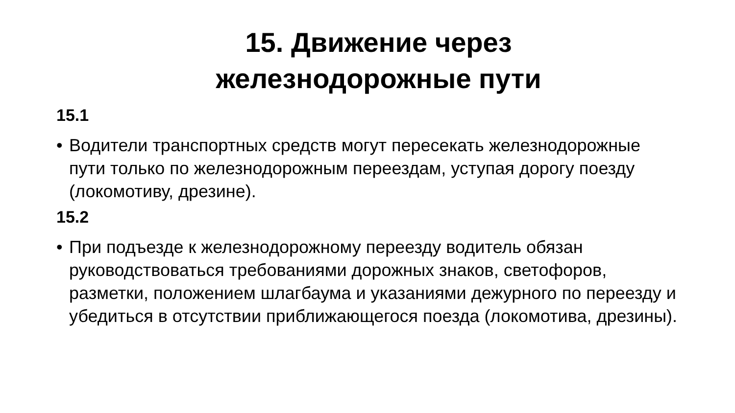15. Движение через
железнодорожные пути
15.1
• Водители транспортных средств могут пересекать железнодорожные пути только по железнодорожным переездам, уступая дорогу поезду (локомотиву, дрезине).
15.2
• При подъезде к железнодорожному переезду водитель обязан руководствоваться требованиями дорожных знаков, светофоров, разметки, положением шлагбаума и указаниями дежурного по переезду и убедиться в отсутствии приближающегося поезда (локомотива, дрезины).